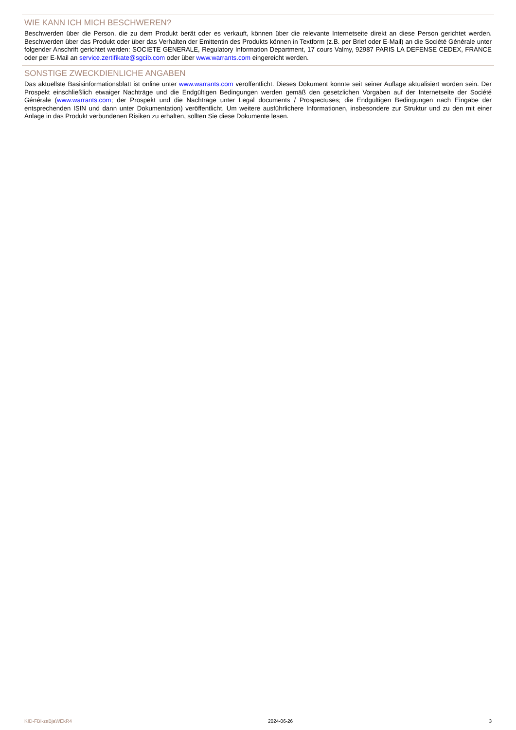WIE KANN ICH MICH BESCHWEREN?
Beschwerden über die Person, die zu dem Produkt berät oder es verkauft, können über die relevante Internetseite direkt an diese Person gerichtet werden. Beschwerden über das Produkt oder über das Verhalten der Emittentin des Produkts können in Textform (z.B. per Brief oder E-Mail) an die Société Générale unter folgender Anschrift gerichtet werden: SOCIETE GENERALE, Regulatory Information Department, 17 cours Valmy, 92987 PARIS LA DEFENSE CEDEX, FRANCE oder per E-Mail an service.zertifikate@sgcib.com oder über www.warrants.com eingereicht werden.
SONSTIGE ZWECKDIENLICHE ANGABEN
Das aktuellste Basisinformationsblatt ist online unter www.warrants.com veröffentlicht. Dieses Dokument könnte seit seiner Auflage aktualisiert worden sein. Der Prospekt einschließlich etwaiger Nachträge und die Endgültigen Bedingungen werden gemäß den gesetzlichen Vorgaben auf der Internetseite der Société Générale (www.warrants.com; der Prospekt und die Nachträge unter Legal documents / Prospectuses; die Endgültigen Bedingungen nach Eingabe der entsprechenden ISIN und dann unter Dokumentation) veröffentlicht. Um weitere ausführlichere Informationen, insbesondere zur Struktur und zu den mit einer Anlage in das Produkt verbundenen Risiken zu erhalten, sollten Sie diese Dokumente lesen.
KID-FBI-zeBjaWEkR4 2024-06-26 3